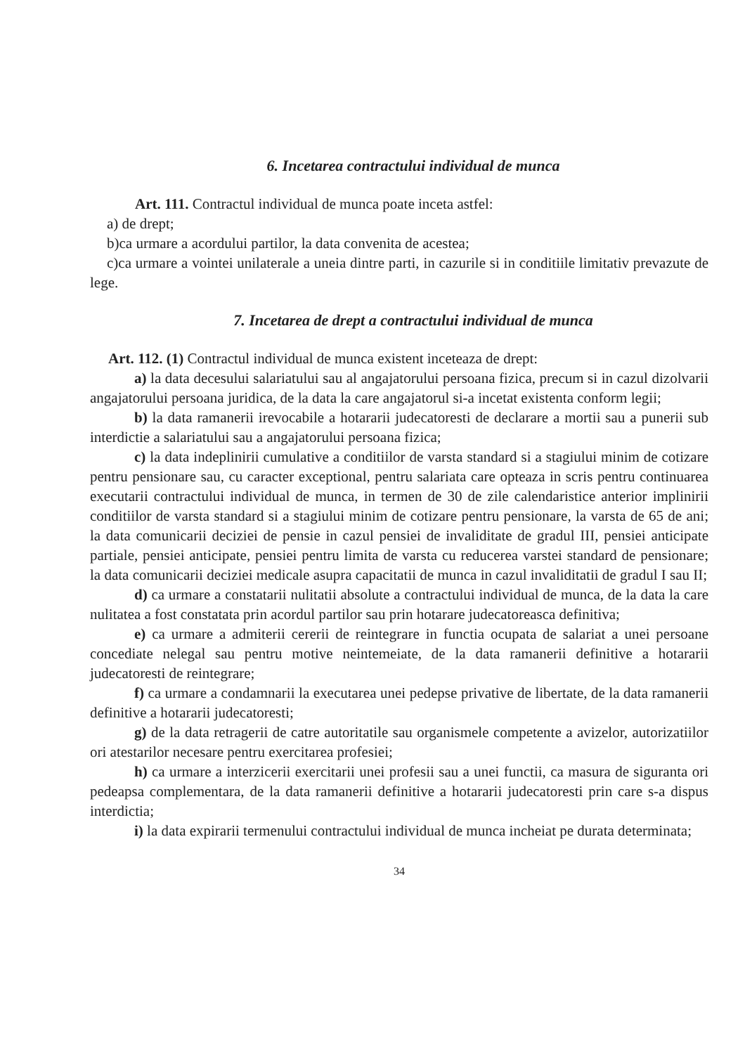6. Incetarea contractului individual de munca
Art. 111. Contractul individual de munca poate inceta astfel:
a) de drept;
b)ca urmare a acordului partilor, la data convenita de acestea;
c)ca urmare a vointei unilaterale a uneia dintre parti, in cazurile si in conditiile limitativ prevazute de lege.
7. Incetarea de drept a contractului individual de munca
Art. 112. (1) Contractul individual de munca existent inceteaza de drept:
a) la data decesului salariatului sau al angajatorului persoana fizica, precum si in cazul dizolvarii angajatorului persoana juridica, de la data la care angajatorul si-a incetat existenta conform legii;
b) la data ramanerii irevocabile a hotararii judecatoresti de declarare a mortii sau a punerii sub interdictie a salariatului sau a angajatorului persoana fizica;
c) la data indeplinirii cumulative a conditiilor de varsta standard si a stagiului minim de cotizare pentru pensionare sau, cu caracter exceptional, pentru salariata care opteaza in scris pentru continuarea executarii contractului individual de munca, in termen de 30 de zile calendaristice anterior implinirii conditiilor de varsta standard si a stagiului minim de cotizare pentru pensionare, la varsta de 65 de ani; la data comunicarii deciziei de pensie in cazul pensiei de invaliditate de gradul III, pensiei anticipate partiale, pensiei anticipate, pensiei pentru limita de varsta cu reducerea varstei standard de pensionare; la data comunicarii deciziei medicale asupra capacitatii de munca in cazul invaliditatii de gradul I sau II;
d) ca urmare a constatarii nulitatii absolute a contractului individual de munca, de la data la care nulitatea a fost constatata prin acordul partilor sau prin hotarare judecatoreasca definitiva;
e) ca urmare a admiterii cererii de reintegrare in functia ocupata de salariat a unei persoane concediate nelegal sau pentru motive neintemeiate, de la data ramanerii definitive a hotararii judecatoresti de reintegrare;
f) ca urmare a condamnarii la executarea unei pedepse privative de libertate, de la data ramanerii definitive a hotararii judecatoresti;
g) de la data retragerii de catre autoritatile sau organismele competente a avizelor, autorizatiilor ori atestarilor necesare pentru exercitarea profesiei;
h) ca urmare a interzicerii exercitarii unei profesii sau a unei functii, ca masura de siguranta ori pedeapsa complementara, de la data ramanerii definitive a hotararii judecatoresti prin care s-a dispus interdictia;
i) la data expirarii termenului contractului individual de munca incheiat pe durata determinata;
34